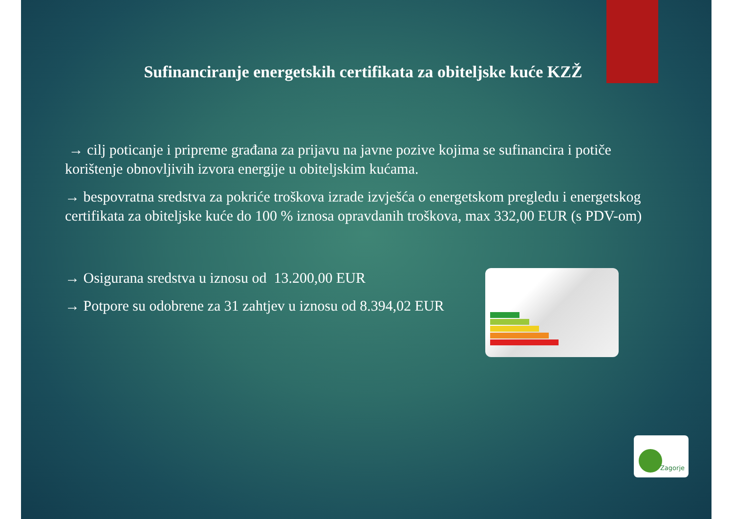Sufinanciranje energetskih certifikata za obiteljske kuće KZŽ
→ cilj poticanje i pripreme građana za prijavu na javne pozive kojima se sufinancira i potiče korištenje obnovljivih izvora energije u obiteljskim kućama.
→ bespovratna sredstva za pokriće troškova izrade izvješća o energetskom pregledu i energetskog certifikata za obiteljske kuće do 100 % iznosa opravdanih troškova, max 332,00 EUR (s PDV-om)
→ Osigurana sredstva u iznosu od 13.200,00 EUR
→ Potpore su odobrene za 31 zahtjev u iznosu od 8.394,02 EUR
Zagorje